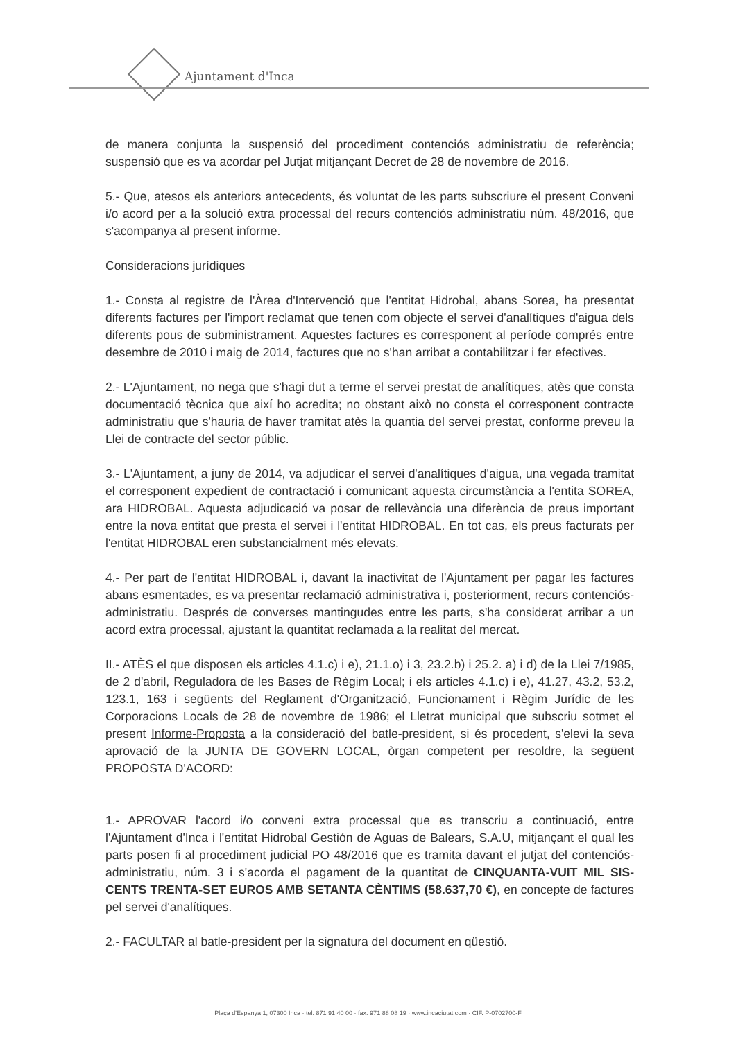Ajuntament d'Inca
de manera conjunta la suspensió del procediment contenciós administratiu de referència; suspensió que es va acordar pel Jutjat mitjançant Decret de 28 de novembre de 2016.
5.- Que, atesos els anteriors antecedents, és voluntat de les parts subscriure el present Conveni i/o acord per a la solució extra processal del recurs contenciós administratiu núm. 48/2016, que s'acompanya al present informe.
Consideracions jurídiques
1.- Consta al registre de l'Àrea d'Intervenció que l'entitat Hidrobal, abans Sorea, ha presentat diferents factures per l'import reclamat que tenen com objecte el servei d'analítiques d'aigua dels diferents pous de subministrament. Aquestes factures es corresponent al període comprés entre desembre de 2010 i maig de 2014, factures que no s'han arribat a contabilitzar i fer efectives.
2.- L'Ajuntament, no nega que s'hagi dut a terme el servei prestat de analítiques, atès que consta documentació tècnica que així ho acredita; no obstant això no consta el corresponent contracte administratiu que s'hauria de haver tramitat atès la quantia del servei prestat, conforme preveu la Llei de contracte del sector públic.
3.- L'Ajuntament, a juny de 2014, va adjudicar el servei d'analítiques d'aigua, una vegada tramitat el corresponent expedient de contractació i comunicant aquesta circumstància a l'entita SOREA, ara HIDROBAL. Aquesta adjudicació va posar de rellevància una diferència de preus important entre la nova entitat que presta el servei i l'entitat HIDROBAL. En tot cas, els preus facturats per l'entitat HIDROBAL eren substancialment més elevats.
4.- Per part de l'entitat HIDROBAL i, davant la inactivitat de l'Ajuntament per pagar les factures abans esmentades, es va presentar reclamació administrativa i, posteriorment, recurs contenciós-administratiu. Després de converses mantingudes entre les parts, s'ha considerat arribar a un acord extra processal, ajustant la quantitat reclamada a la realitat del mercat.
II.- ATÈS el que disposen els articles 4.1.c) i e), 21.1.o) i 3, 23.2.b) i 25.2. a) i d) de la Llei 7/1985, de 2 d'abril, Reguladora de les Bases de Règim Local; i els articles 4.1.c) i e), 41.27, 43.2, 53.2, 123.1, 163 i següents del Reglament d'Organització, Funcionament i Règim Jurídic de les Corporacions Locals de 28 de novembre de 1986; el Lletrat municipal que subscriu sotmet el present Informe-Proposta a la consideració del batle-president, si és procedent, s'elevi la seva aprovació de la JUNTA DE GOVERN LOCAL, òrgan competent per resoldre, la següent PROPOSTA D'ACORD:
1.- APROVAR l'acord i/o conveni extra processal que es transcriu a continuació, entre l'Ajuntament d'Inca i l'entitat Hidrobal Gestión de Aguas de Balears, S.A.U, mitjançant el qual les parts posen fi al procediment judicial PO 48/2016 que es tramita davant el jutjat del contenciós-administratiu, núm. 3 i s'acorda el pagament de la quantitat de CINQUANTA-VUIT MIL SIS-CENTS TRENTA-SET EUROS AMB SETANTA CÈNTIMS (58.637,70 €), en concepte de factures pel servei d'analítiques.
2.- FACULTAR al batle-president per la signatura del document en qüestió.
Plaça d'Espanya 1, 07300 Inca · tel. 871 91 40 00 · fax. 971 88 08 19 · www.incaciutat.com · CIF. P-0702700-F